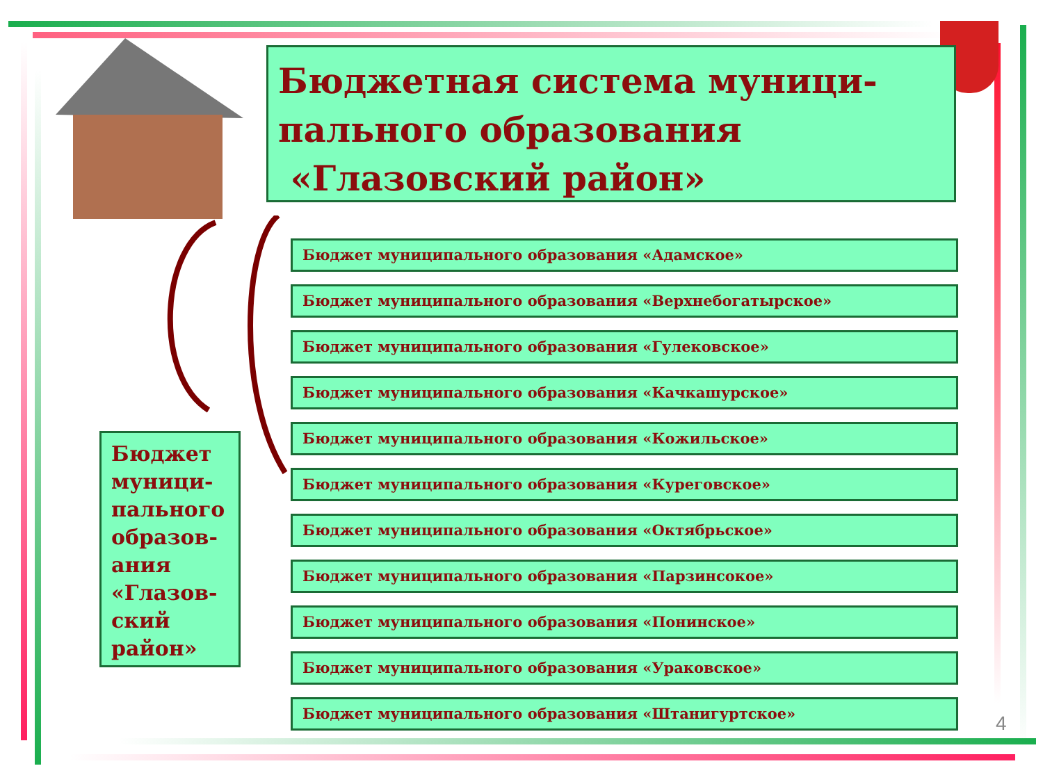Бюджетная система муници-
пального образования
«Глазовский район»
Бюджет муници-пального образов-ания «Глазов-ский район»
Бюджет муниципального образования «Адамское»
Бюджет муниципального образования «Верхнебогатырское»
Бюджет муниципального образования «Гулековское»
Бюджет муниципального образования «Качкашурское»
Бюджет муниципального образования «Кожильское»
Бюджет муниципального образования «Куреговское»
Бюджет муниципального образования «Октябрьское»
Бюджет муниципального образования «Парзинсокое»
Бюджет муниципального образования «Понинское»
Бюджет муниципального образования «Ураковское»
Бюджет муниципального образования «Штанигуртское»
4